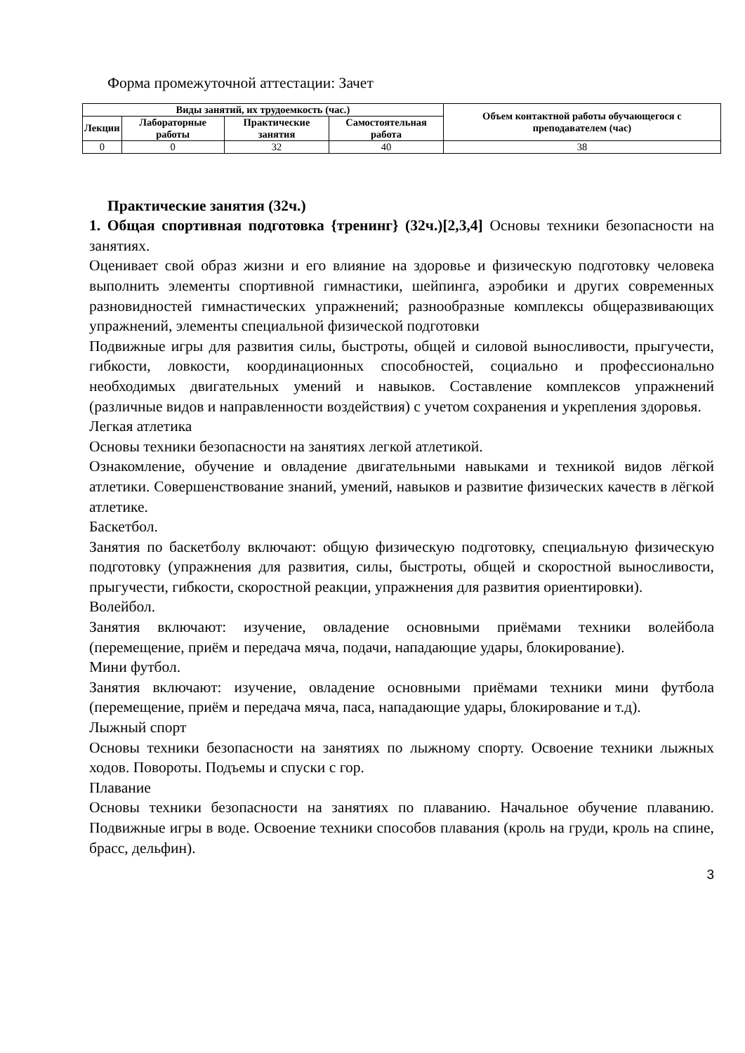Форма промежуточной аттестации: Зачет
| Виды занятий, их трудоемкость (час.) | | | | Объем контактной работы обучающегося с преподавателем (час) |
| --- | --- | --- | --- | --- |
| Лекции | Лабораторные работы | Практические занятия | Самостоятельная работа | |
| 0 | 0 | 32 | 40 | 38 |
Практические занятия (32ч.)
1. Общая спортивная подготовка {тренинг} (32ч.)[2,3,4] Основы техники безопасности на занятиях.
Оценивает свой образ жизни и его влияние на здоровье и физическую подготовку человека выполнить элементы спортивной гимнастики, шейпинга, аэробики и других современных разновидностей гимнастических упражнений; разнообразные комплексы общеразвивающих упражнений, элементы специальной физической подготовки
Подвижные игры для развития силы, быстроты, общей и силовой выносливости, прыгучести, гибкости, ловкости, координационных способностей, социально и профессионально необходимых двигательных умений и навыков. Составление комплексов упражнений (различные видов и направленности воздействия) с учетом сохранения и укрепления здоровья.
Легкая атлетика
Основы техники безопасности на занятиях легкой атлетикой.
Ознакомление, обучение и овладение двигательными навыками и техникой видов лёгкой атлетики. Совершенствование знаний, умений, навыков и развитие физических качеств в лёгкой атлетике.
Баскетбол.
Занятия по баскетболу включают: общую физическую подготовку, специальную физическую подготовку (упражнения для развития, силы, быстроты, общей и скоростной выносливости, прыгучести, гибкости, скоростной реакции, упражнения для развития ориентировки).
Волейбол.
Занятия включают: изучение, овладение основными приёмами техники волейбола (перемещение, приём и передача мяча, подачи, нападающие удары, блокирование).
Мини футбол.
Занятия включают: изучение, овладение основными приёмами техники мини футбола (перемещение, приём и передача мяча, паса, нападающие удары, блокирование и т.д).
Лыжный спорт
Основы техники безопасности на занятиях по лыжному спорту. Освоение техники лыжных ходов. Повороты. Подъемы и спуски с гор.
Плавание
Основы техники безопасности на занятиях по плаванию. Начальное обучение плаванию. Подвижные игры в воде. Освоение техники способов плавания (кроль на груди, кроль на спине, брасс, дельфин).
3